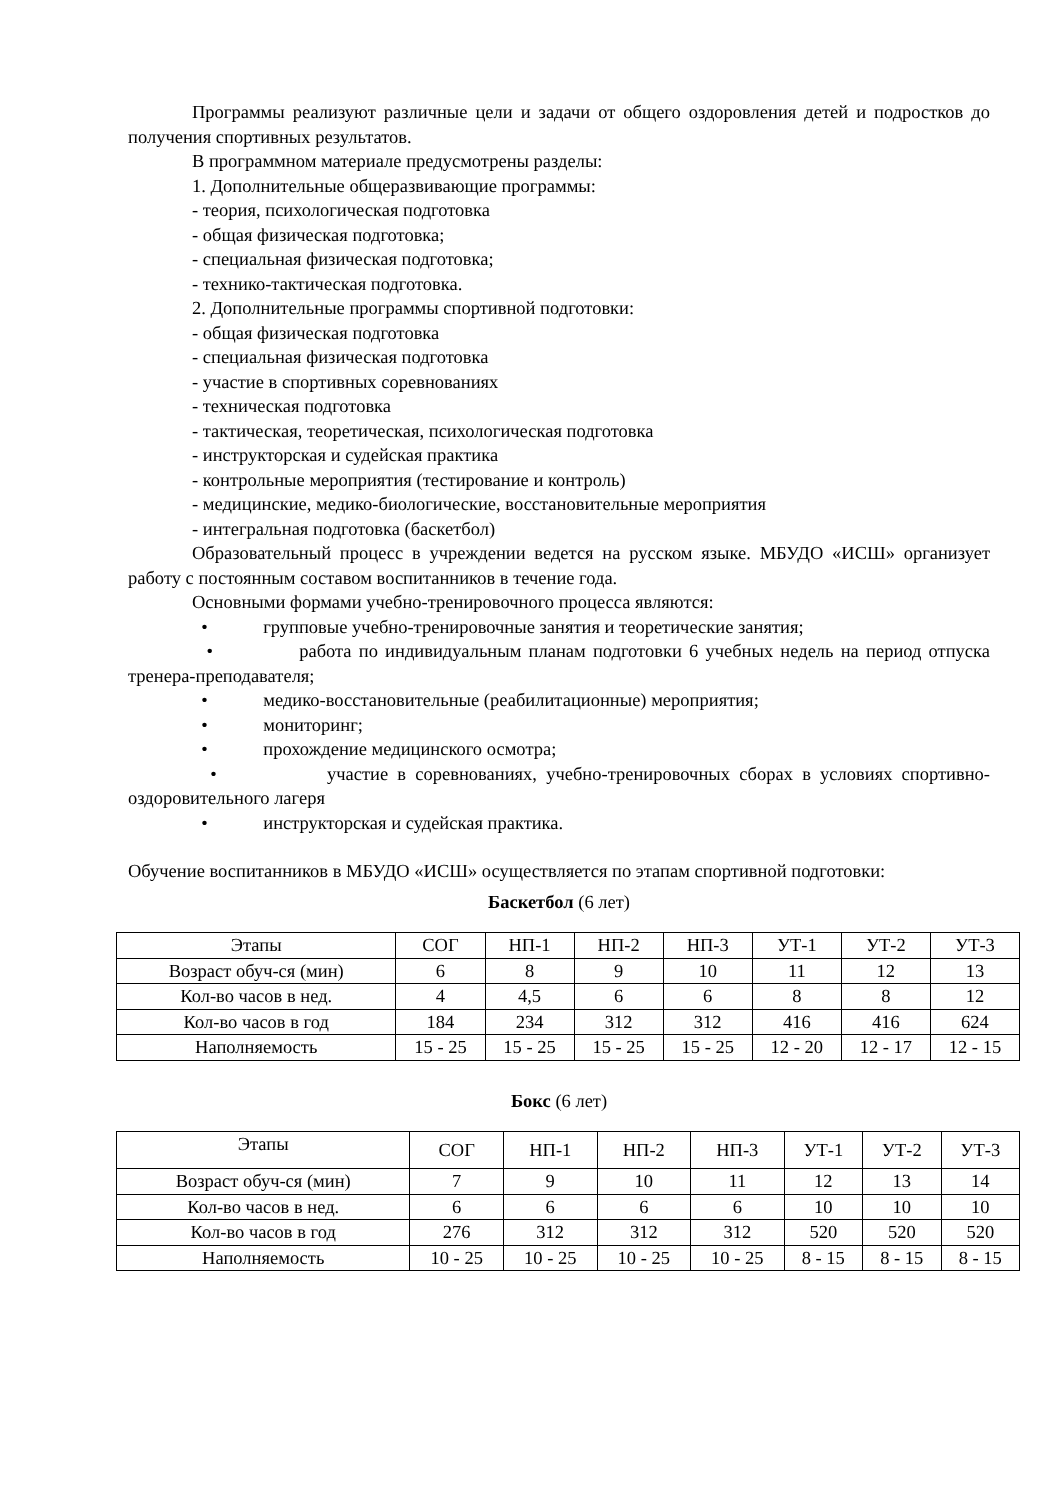Программы реализуют различные цели и задачи от общего оздоровления детей и подростков до получения спортивных результатов.
В программном материале предусмотрены разделы:
1. Дополнительные общеразвивающие программы:
- теория, психологическая подготовка
- общая физическая подготовка;
- специальная физическая подготовка;
- технико-тактическая подготовка.
2. Дополнительные программы спортивной подготовки:
- общая физическая подготовка
- специальная физическая подготовка
- участие в спортивных соревнованиях
- техническая подготовка
- тактическая, теоретическая, психологическая подготовка
- инструкторская и судейская практика
- контрольные мероприятия (тестирование и контроль)
- медицинские, медико-биологические, восстановительные мероприятия
- интегральная подготовка (баскетбол)
Образовательный процесс в учреждении ведется на русском языке. МБУДО «ИСШ» организует работу с постоянным составом воспитанников в течение года.
Основными формами учебно-тренировочного процесса являются:
• групповые учебно-тренировочные занятия и теоретические занятия;
• работа по индивидуальным планам подготовки 6 учебных недель на период отпуска тренера-преподавателя;
• медико-восстановительные (реабилитационные) мероприятия;
• мониторинг;
• прохождение медицинского осмотра;
• участие в соревнованиях, учебно-тренировочных сборах в условиях спортивно-оздоровительного лагеря
• инструкторская и судейская практика.
Обучение воспитанников в МБУДО «ИСШ» осуществляется по этапам спортивной подготовки:
Баскетбол (6 лет)
| Этапы | СОГ | НП-1 | НП-2 | НП-3 | УТ-1 | УТ-2 | УТ-3 |
| Возраст обуч-ся (мин) | 6 | 8 | 9 | 10 | 11 | 12 | 13 |
| Кол-во часов в нед. | 4 | 4,5 | 6 | 6 | 8 | 8 | 12 |
| Кол-во часов в год | 184 | 234 | 312 | 312 | 416 | 416 | 624 |
| Наполняемость | 15 - 25 | 15 - 25 | 15 - 25 | 15 - 25 | 12 - 20 | 12 - 17 | 12 - 15 |
Бокс (6 лет)
| Этапы | СОГ | НП-1 | НП-2 | НП-3 | УТ-1 | УТ-2 | УТ-3 |
| Возраст обуч-ся (мин) | 7 | 9 | 10 | 11 | 12 | 13 | 14 |
| Кол-во часов в нед. | 6 | 6 | 6 | 6 | 10 | 10 | 10 |
| Кол-во часов в год | 276 | 312 | 312 | 312 | 520 | 520 | 520 |
| Наполняемость | 10 - 25 | 10 - 25 | 10 - 25 | 10 - 25 | 8 - 15 | 8 - 15 | 8 - 15 |